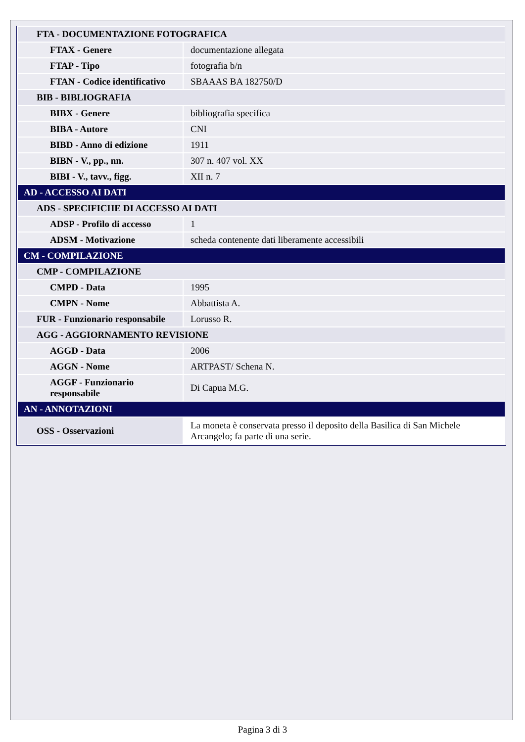| FTA - DOCUMENTAZIONE FOTOGRAFICA | |
| FTAX - Genere | documentazione allegata |
| FTAP - Tipo | fotografia b/n |
| FTAN - Codice identificativo | SBAAAS BA 182750/D |
| BIB - BIBLIOGRAFIA | |
| BIBX - Genere | bibliografia specifica |
| BIBA - Autore | CNI |
| BIBD - Anno di edizione | 1911 |
| BIBN - V., pp., nn. | 307 n. 407 vol. XX |
| BIBI - V., tavv., figg. | XII n. 7 |
| AD - ACCESSO AI DATI | |
| ADS - SPECIFICHE DI ACCESSO AI DATI | |
| ADSP - Profilo di accesso | 1 |
| ADSM - Motivazione | scheda contenente dati liberamente accessibili |
| CM - COMPILAZIONE | |
| CMP - COMPILAZIONE | |
| CMPD - Data | 1995 |
| CMPN - Nome | Abbattista A. |
| FUR - Funzionario responsabile | Lorusso R. |
| AGG - AGGIORNAMENTO REVISIONE | |
| AGGD - Data | 2006 |
| AGGN - Nome | ARTPAST/ Schena N. |
| AGGF - Funzionario responsabile | Di Capua M.G. |
| AN - ANNOTAZIONI | |
| OSS - Osservazioni | La moneta è conservata presso il deposito della Basilica di San Michele Arcangelo; fa parte di una serie. |
Pagina 3 di 3